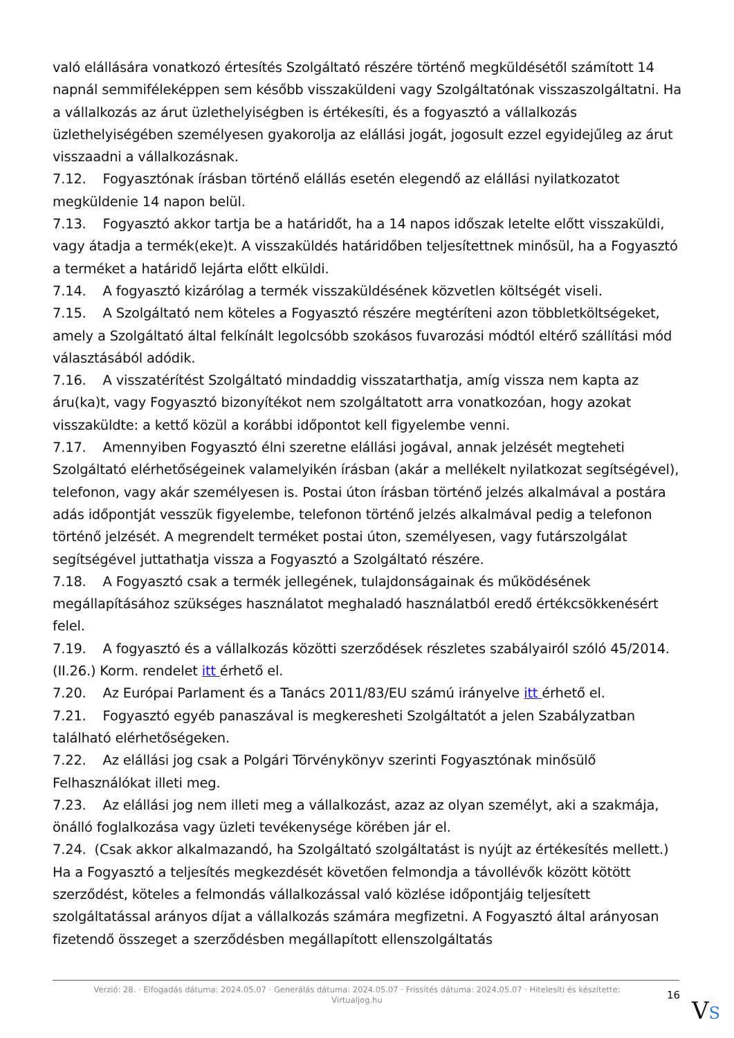való elállására vonatkozó értesítés Szolgáltató részére történő megküldésétől számított 14 napnál semmiféleképpen sem később visszaküldeni vagy Szolgáltatónak visszaszolgáltatni. Ha a vállalkozás az árut üzlethelyiségben is értékesíti, és a fogyasztó a vállalkozás üzlethelyiségében személyesen gyakorolja az elállási jogát, jogosult ezzel egyidejűleg az árut visszaadni a vállalkozásnak.
7.12. Fogyasztónak írásban történő elállás esetén elegendő az elállási nyilatkozatot megküldenie 14 napon belül.
7.13. Fogyasztó akkor tartja be a határidőt, ha a 14 napos időszak letelte előtt visszaküldi, vagy átadja a termék(eke)t. A visszaküldés határidőben teljesítettnek minősül, ha a Fogyasztó a terméket a határidő lejárta előtt elküldi.
7.14. A fogyasztó kizárólag a termék visszaküldésének közvetlen költségét viseli.
7.15. A Szolgáltató nem köteles a Fogyasztó részére megtéríteni azon többletköltségeket, amely a Szolgáltató által felkínált legolcsóbb szokásos fuvarozási módtól eltérő szállítási mód választásából adódik.
7.16. A visszatérítést Szolgáltató mindaddig visszatarthatja, amíg vissza nem kapta az áru(ka)t, vagy Fogyasztó bizonyítékot nem szolgáltatott arra vonatkozóan, hogy azokat visszaküldte: a kettő közül a korábbi időpontot kell figyelembe venni.
7.17. Amennyiben Fogyasztó élni szeretne elállási jogával, annak jelzését megteheti Szolgáltató elérhetőségeinek valamelyikén írásban (akár a mellékelt nyilatkozat segítségével), telefonon, vagy akár személyesen is. Postai úton írásban történő jelzés alkalmával a postára adás időpontját vesszük figyelembe, telefonon történő jelzés alkalmával pedig a telefonon történő jelzését. A megrendelt terméket postai úton, személyesen, vagy futárszolgálat segítségével juttathatja vissza a Fogyasztó a Szolgáltató részére.
7.18. A Fogyasztó csak a termék jellegének, tulajdonságainak és működésének megállapításához szükséges használatot meghaladó használatból eredő értékcsökkenésért felel.
7.19. A fogyasztó és a vállalkozás közötti szerződések részletes szabályairól szóló 45/2014. (II.26.) Korm. rendelet itt érhető el.
7.20. Az Európai Parlament és a Tanács 2011/83/EU számú irányelve itt érhető el.
7.21. Fogyasztó egyéb panaszával is megkeresheti Szolgáltatót a jelen Szabályzatban található elérhetőségeken.
7.22. Az elállási jog csak a Polgári Törvénykönyv szerinti Fogyasztónak minősülő Felhasználókat illeti meg.
7.23. Az elállási jog nem illeti meg a vállalkozást, azaz az olyan személyt, aki a szakmája, önálló foglalkozása vagy üzleti tevékenysége körében jár el.
7.24. (Csak akkor alkalmazandó, ha Szolgáltató szolgáltatást is nyújt az értékesítés mellett.) Ha a Fogyasztó a teljesítés megkezdését követően felmondja a távollévők között kötött szerződést, köteles a felmondás vállalkozással való közlése időpontjáig teljesített szolgáltatással arányos díjat a vállalkozás számára megfizetni. A Fogyasztó által arányosan fizetendő összeget a szerződésben megállapított ellenszolgáltatás
Verzió: 28. · Elfogadás dátuma: 2024.05.07 · Generálás dátuma: 2024.05.07 · Frissítés dátuma: 2024.05.07 · Hitelesíti és készítette: Virtualjog.hu
16
VS